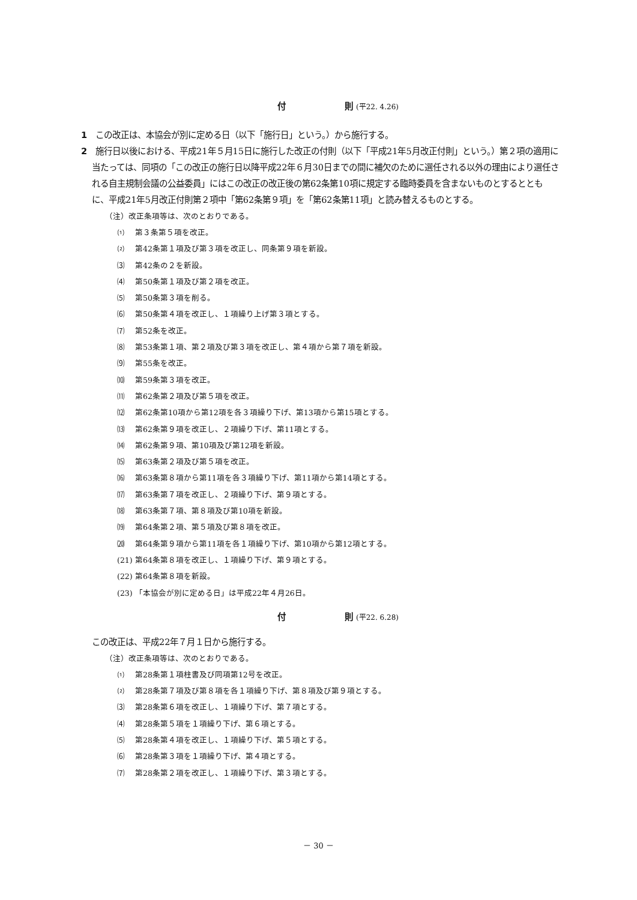付　　　　　　　則 (平22. 4.26)
1　この改正は、本協会が別に定める日（以下「施行日」という。）から施行する。
2　施行日以後における、平成21年５月15日に施行した改正の付則（以下「平成21年5月改正付則」という。）第２項の適用に当たっては、同項の「この改正の施行日以降平成22年６月30日までの間に補欠のために選任される以外の理由により選任される自主規制会議の公益委員」にはこの改正の改正後の第62条第10項に規定する臨時委員を含まないものとするとともに、平成21年5月改正付則第２項中「第62条第９項」を「第62条第11項」と読み替えるものとする。
（注）改正条項等は、次のとおりである。
⑴ 第３条第５項を改正。
⑵ 第42条第１項及び第３項を改正し、同条第９項を新設。
⑶ 第42条の２を新設。
⑷ 第50条第１項及び第２項を改正。
⑸ 第50条第３項を削る。
⑹ 第50条第４項を改正し、１項繰り上げ第３項とする。
⑺ 第52条を改正。
⑻ 第53条第１項、第２項及び第３項を改正し、第４項から第７項を新設。
⑼ 第55条を改正。
⑽ 第59条第３項を改正。
⑾ 第62条第２項及び第５項を改正。
⑿ 第62条第10項から第12項を各３項繰り下げ、第13項から第15項とする。
⒀ 第62条第９項を改正し、２項繰り下げ、第11項とする。
⒁ 第62条第９項、第10項及び第12項を新設。
⒂ 第63条第２項及び第５項を改正。
⒃ 第63条第８項から第11項を各３項繰り下げ、第11項から第14項とする。
⒄ 第63条第７項を改正し、２項繰り下げ、第９項とする。
⒅ 第63条第７項、第８項及び第10項を新設。
⒆ 第64条第２項、第５項及び第８項を改正。
⒇ 第64条第９項から第11項を各１項繰り下げ、第10項から第12項とする。
(21) 第64条第８項を改正し、１項繰り下げ、第９項とする。
(22) 第64条第８項を新設。
(23) 「本協会が別に定める日」は平成22年４月26日。
付　　　　　　　則 (平22. 6.28)
この改正は、平成22年７月１日から施行する。
（注）改正条項等は、次のとおりである。
⑴ 第28条第１項柱書及び同項第12号を改正。
⑵ 第28条第７項及び第８項を各１項繰り下げ、第８項及び第９項とする。
⑶ 第28条第６項を改正し、１項繰り下げ、第７項とする。
⑷ 第28条第５項を１項繰り下げ、第６項とする。
⑸ 第28条第４項を改正し、１項繰り下げ、第５項とする。
⑹ 第28条第３項を１項繰り下げ、第４項とする。
⑺ 第28条第２項を改正し、１項繰り下げ、第３項とする。
－ 30 －